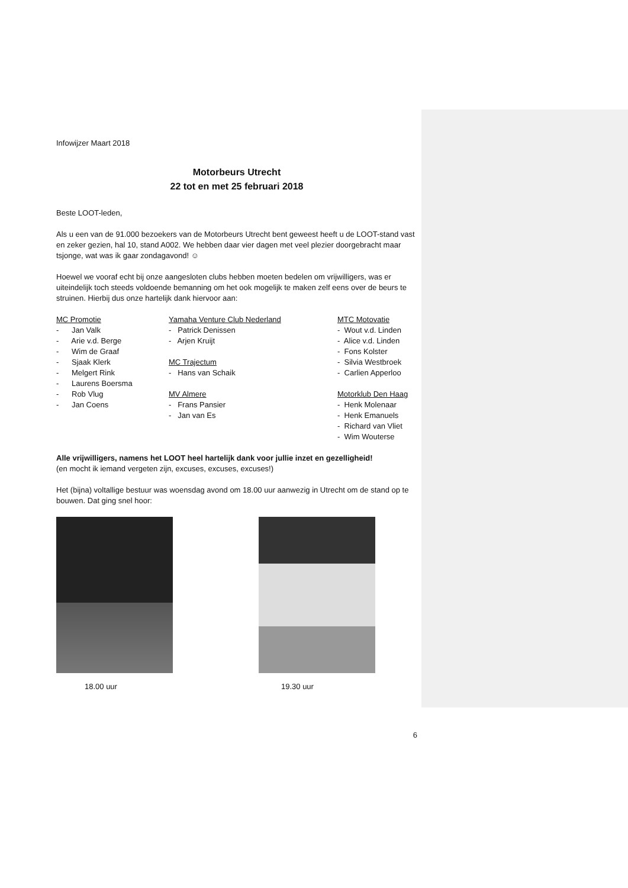Infowijzer Maart 2018
Motorbeurs Utrecht
22 tot en met 25 februari 2018
Beste LOOT-leden,
Als u een van de 91.000 bezoekers van de Motorbeurs Utrecht bent geweest heeft u de LOOT-stand vast en zeker gezien, hal 10, stand A002. We hebben daar vier dagen met veel plezier doorgebracht maar tsjonge, wat was ik gaar zondagavond! ☺
Hoewel we vooraf echt bij onze aangesloten clubs hebben moeten bedelen om vrijwilligers, was er uiteindelijk toch steeds voldoende bemanning om het ook mogelijk te maken zelf eens over de beurs te struinen. Hierbij dus onze hartelijk dank hiervoor aan:
MC Promotie
- Jan Valk
- Arie v.d. Berge
- Wim de Graaf
- Sjaak Klerk
- Melgert Rink
- Laurens Boersma
- Rob Vlug
- Jan Coens
Yamaha Venture Club Nederland
- Patrick Denissen
- Arjen Kruijt
MC Trajectum
- Hans van Schaik
MV Almere
- Frans Pansier
- Jan van Es
MTC Motovatie
- Wout v.d. Linden
- Alice v.d. Linden
- Fons Kolster
- Silvia Westbroek
- Carlien Apperloo
Motorklub Den Haag
- Henk Molenaar
- Henk Emanuels
- Richard van Vliet
- Wim Wouterse
Alle vrijwilligers, namens het LOOT heel hartelijk dank voor jullie inzet en gezelligheid!
(en mocht ik iemand vergeten zijn, excuses, excuses, excuses!)
Het (bijna) voltallige bestuur was woensdag avond om 18.00 uur aanwezig in Utrecht om de stand op te bouwen. Dat ging snel hoor:
18.00 uur 19.30 uur
6